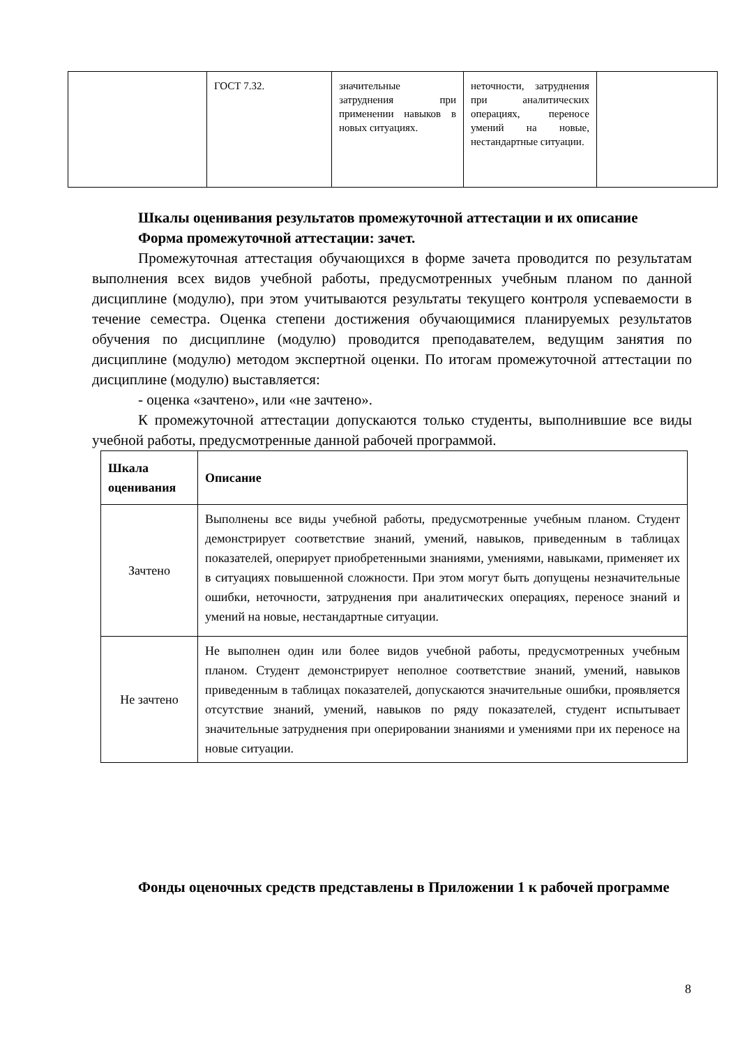| | ГОСТ 7.32. | значительные затруднения при применении навыков в новых ситуациях. | неточности, затруднения при аналитических операциях, переносе умений на новые, нестандартные ситуации. | |
Шкалы оценивания результатов промежуточной аттестации и их описание
Форма промежуточной аттестации: зачет.
Промежуточная аттестация обучающихся в форме зачета проводится по результатам выполнения всех видов учебной работы, предусмотренных учебным планом по данной дисциплине (модулю), при этом учитываются результаты текущего контроля успеваемости в течение семестра. Оценка степени достижения обучающимися планируемых результатов обучения по дисциплине (модулю) проводится преподавателем, ведущим занятия по дисциплине (модулю) методом экспертной оценки. По итогам промежуточной аттестации по дисциплине (модулю) выставляется:
- оценка «зачтено», или «не зачтено».
К промежуточной аттестации допускаются только студенты, выполнившие все виды учебной работы, предусмотренные данной рабочей программой.
| Шкала оценивания | Описание |
| --- | --- |
| Зачтено | Выполнены все виды учебной работы, предусмотренные учебным планом. Студент демонстрирует соответствие знаний, умений, навыков, приведенным в таблицах показателей, оперирует приобретенными знаниями, умениями, навыками, применяет их в ситуациях повышенной сложности. При этом могут быть допущены незначительные ошибки, неточности, затруднения при аналитических операциях, переносе знаний и умений на новые, нестандартные ситуации. |
| Не зачтено | Не выполнен один или более видов учебной работы, предусмотренных учебным планом. Студент демонстрирует неполное соответствие знаний, умений, навыков приведенным в таблицах показателей, допускаются значительные ошибки, проявляется отсутствие знаний, умений, навыков по ряду показателей, студент испытывает значительные затруднения при оперировании знаниями и умениями при их переносе на новые ситуации. |
Фонды оценочных средств представлены в Приложении 1 к рабочей программе
8